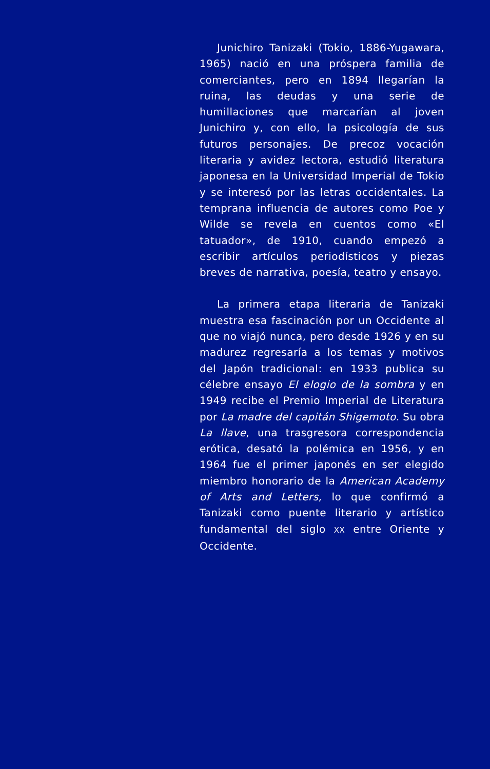Junichiro Tanizaki (Tokio, 1886-Yugawara, 1965) nació en una próspera familia de comerciantes, pero en 1894 llegarían la ruina, las deudas y una serie de humillaciones que marcarían al joven Junichiro y, con ello, la psicología de sus futuros personajes. De precoz vocación literaria y avidez lectora, estudió literatura japonesa en la Universidad Imperial de Tokio y se interesó por las letras occidentales. La temprana influencia de autores como Poe y Wilde se revela en cuentos como «El tatuador», de 1910, cuando empezó a escribir artículos periodísticos y piezas breves de narrativa, poesía, teatro y ensayo.
La primera etapa literaria de Tanizaki muestra esa fascinación por un Occidente al que no viajó nunca, pero desde 1926 y en su madurez regresaría a los temas y motivos del Japón tradicional: en 1933 publica su célebre ensayo El elogio de la sombra y en 1949 recibe el Premio Imperial de Literatura por La madre del capitán Shigemoto. Su obra La llave, una trasgresora correspondencia erótica, desató la polémica en 1956, y en 1964 fue el primer japonés en ser elegido miembro honorario de la American Academy of Arts and Letters, lo que confirmó a Tanizaki como puente literario y artístico fundamental del siglo XX entre Oriente y Occidente.